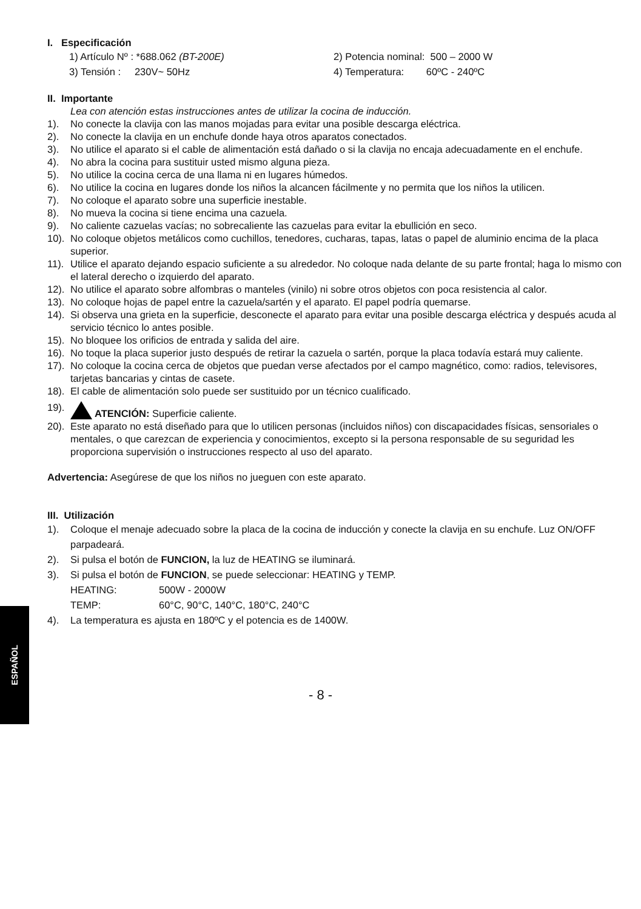I. Especificación
1) Artículo Nº : *688.062 (BT-200E) 2) Potencia nominal: 500 – 2000 W 3) Tensión : 230V~ 50Hz 4) Temperatura: 60ºC - 240ºC
II. Importante
Lea con atención estas instrucciones antes de utilizar la cocina de inducción.
1). No conecte la clavija con las manos mojadas para evitar una posible descarga eléctrica.
2). No conecte la clavija en un enchufe donde haya otros aparatos conectados.
3). No utilice el aparato si el cable de alimentación está dañado o si la clavija no encaja adecuadamente en el enchufe.
4). No abra la cocina para sustituir usted mismo alguna pieza.
5). No utilice la cocina cerca de una llama ni en lugares húmedos.
6). No utilice la cocina en lugares donde los niños la alcancen fácilmente y no permita que los niños la utilicen.
7). No coloque el aparato sobre una superficie inestable.
8). No mueva la cocina si tiene encima una cazuela.
9). No caliente cazuelas vacías; no sobrecaliente las cazuelas para evitar la ebullición en seco.
10). No coloque objetos metálicos como cuchillos, tenedores, cucharas, tapas, latas o papel de aluminio encima de la placa superior.
11). Utilice el aparato dejando espacio suficiente a su alrededor. No coloque nada delante de su parte frontal; haga lo mismo con el lateral derecho o izquierdo del aparato.
12). No utilice el aparato sobre alfombras o manteles (vinilo) ni sobre otros objetos con poca resistencia al calor.
13). No coloque hojas de papel entre la cazuela/sartén y el aparato. El papel podría quemarse.
14). Si observa una grieta en la superficie, desconecte el aparato para evitar una posible descarga eléctrica y después acuda al servicio técnico lo antes posible.
15). No bloquee los orificios de entrada y salida del aire.
16). No toque la placa superior justo después de retirar la cazuela o sartén, porque la placa todavía estará muy caliente.
17). No coloque la cocina cerca de objetos que puedan verse afectados por el campo magnético, como: radios, televisores, tarjetas bancarias y cintas de casete.
18). El cable de alimentación solo puede ser sustituido por un técnico cualificado.
19). ATENCIÓN: Superficie caliente.
20). Este aparato no está diseñado para que lo utilicen personas (incluidos niños) con discapacidades físicas, sensoriales o mentales, o que carezcan de experiencia y conocimientos, excepto si la persona responsable de su seguridad les proporciona supervisión o instrucciones respecto al uso del aparato.
Advertencia: Asegúrese de que los niños no jueguen con este aparato.
III. Utilización
1). Coloque el menaje adecuado sobre la placa de la cocina de inducción y conecte la clavija en su enchufe. Luz ON/OFF parpadeará.
2). Si pulsa el botón de FUNCION, la luz de HEATING se iluminará.
3). Si pulsa el botón de FUNCION, se puede seleccionar: HEATING y TEMP.
HEATING: 500W - 2000W
TEMP: 60°C, 90°C, 140°C, 180°C, 240°C
4). La temperatura es ajusta en 180ºC y el potencia es de 1400W.
ESPAÑOL
- 8 -